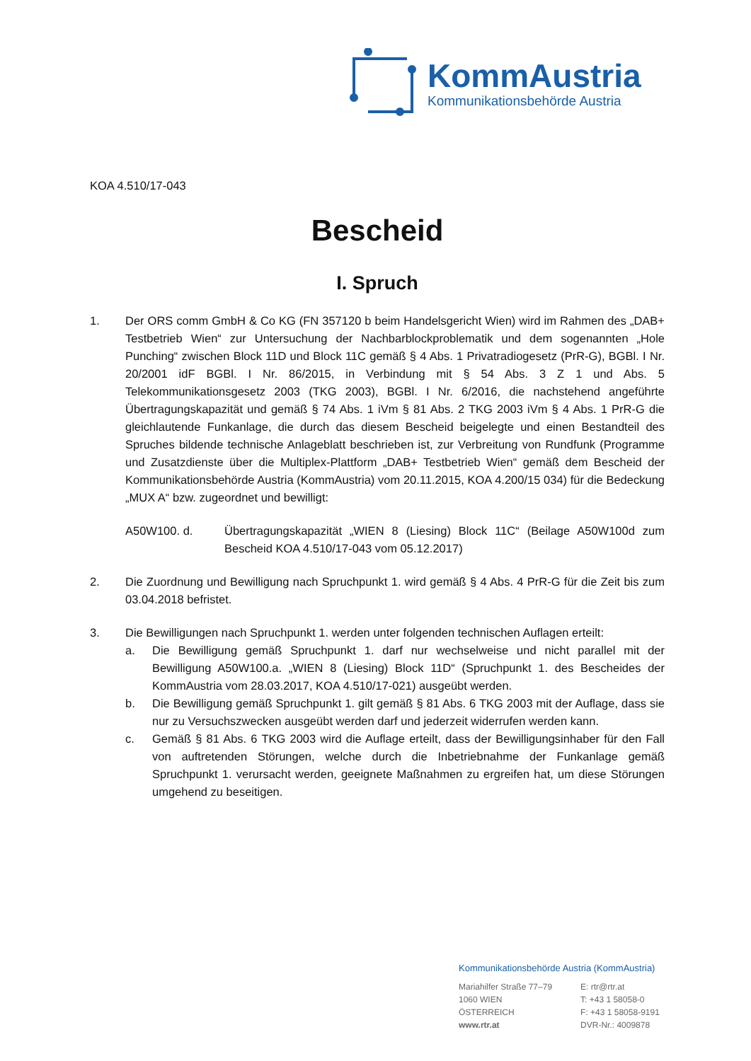KommAustria
Kommunikationsbehörde Austria
KOA 4.510/17-043
Bescheid
I. Spruch
1. Der ORS comm GmbH & Co KG (FN 357120 b beim Handelsgericht Wien) wird im Rahmen des „DAB+ Testbetrieb Wien“ zur Untersuchung der Nachbarblockproblematik und dem sogenannten „Hole Punching“ zwischen Block 11D und Block 11C gemäß § 4 Abs. 1 Privatradiogesetz (PrR-G), BGBl. I Nr. 20/2001 idF BGBl. I Nr. 86/2015, in Verbindung mit § 54 Abs. 3 Z 1 und Abs. 5 Telekommunikationsgesetz 2003 (TKG 2003), BGBl. I Nr. 6/2016, die nachstehend angeführte Übertragungskapazität und gemäß § 74 Abs. 1 iVm § 81 Abs. 2 TKG 2003 iVm § 4 Abs. 1 PrR-G die gleichlautende Funkanlage, die durch das diesem Bescheid beigelegte und einen Bestandteil des Spruches bildende technische Anlageblatt beschrieben ist, zur Verbreitung von Rundfunk (Programme und Zusatzdienste über die Multiplex-Plattform „DAB+ Testbetrieb Wien“ gemäß dem Bescheid der Kommunikationsbehörde Austria (KommAustria) vom 20.11.2015, KOA 4.200/15 034) für die Bedeckung „MUX A“ bzw. zugeordnet und bewilligt:
A50W100. d. Übertragungskapazität „WIEN 8 (Liesing) Block 11C“ (Beilage A50W100d zum Bescheid KOA 4.510/17-043 vom 05.12.2017)
2. Die Zuordnung und Bewilligung nach Spruchpunkt 1. wird gemäß § 4 Abs. 4 PrR-G für die Zeit bis zum 03.04.2018 befristet.
3. Die Bewilligungen nach Spruchpunkt 1. werden unter folgenden technischen Auflagen erteilt:
a. Die Bewilligung gemäß Spruchpunkt 1. darf nur wechselweise und nicht parallel mit der Bewilligung A50W100.a. „WIEN 8 (Liesing) Block 11D“ (Spruchpunkt 1. des Bescheides der KommAustria vom 28.03.2017, KOA 4.510/17-021) ausgeübt werden.
b. Die Bewilligung gemäß Spruchpunkt 1. gilt gemäß § 81 Abs. 6 TKG 2003 mit der Auflage, dass sie nur zu Versuchszwecken ausgeübt werden darf und jederzeit widerrufen werden kann.
c. Gemäß § 81 Abs. 6 TKG 2003 wird die Auflage erteilt, dass der Bewilligungsinhaber für den Fall von auftretenden Störungen, welche durch die Inbetriebnahme der Funkanlage gemäß Spruchpunkt 1. verursacht werden, geeignete Maßnahmen zu ergreifen hat, um diese Störungen umgehend zu beseitigen.
Kommunikationsbehörde Austria (KommAustria)
| Mariahilfer Straße 77–79 1060 WIEN ÖSTERREICH www.rtr.at | E: rtr@rtr.at T: +43 1 58058-0 F: +43 1 58058-9191 DVR-Nr.: 4009878 |